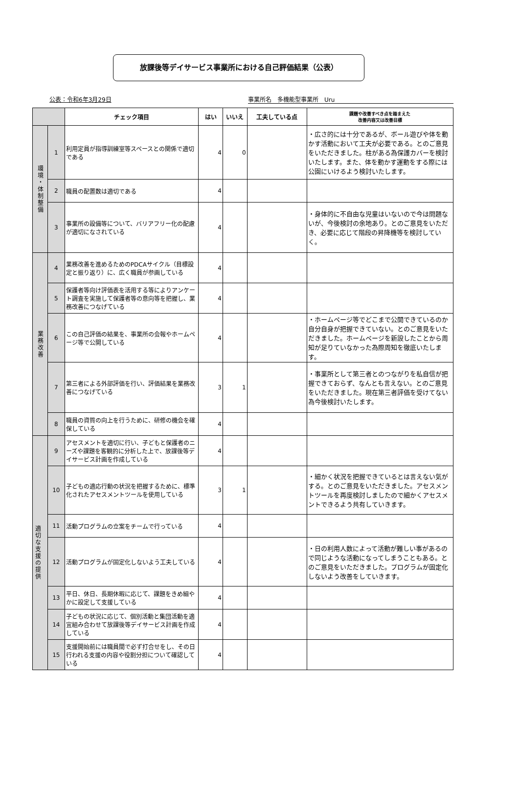放課後等デイサービス事業所における自己評価結果（公表）
公表：令和6年3月29日 事業所名　多機能型事業所　Uru
| | | チェック項目 | はい | いいえ | 工夫している点 | 課題や改善すべき点を踏まえた 改善内容又は改善目標 |
| --- | --- | --- | --- | --- | --- | --- |
| 環境・体制整備 | 1 | 利用定員が指導訓練室等スペースとの関係で適切である | 4 | 0 | | ・広さ的には十分であるが、ボール遊びや体を動かす活動において工夫が必要である。とのご意見をいただきました。柱がある為保護カバーを検討いたします。また、体を動かす運動をする際には公園にいけるよう検討いたします。 |
| | 2 | 職員の配置数は適切である | 4 | | | |
| | 3 | 事業所の設備等について、バリアフリー化の配慮が適切になされている | 4 | | | ・身体的に不自由な児童はいないので今は問題ないが、今後検討の余地あり。とのご意見をいただき、必要に応じて階段の昇降機等を検討していく。 |
| 業務改善 | 4 | 業務改善を進めるためのPDCAサイクル（目標設定と振り返り）に、広く職員が参画している | 4 | | | |
| | 5 | 保護者等向け評価表を活用する等によりアンケート調査を実施して保護者等の意向等を把握し、業務改善につなげている | 4 | | | |
| | 6 | この自己評価の結果を、事業所の会報やホームページ等で公開している | 4 | | | ・ホームページ等でどこまで公開できているのか自分自身が把握できていない。とのご意見をいただきました。ホームページを新設したことから周知が足りていなかった為際周知を徹底いたします。 |
| | 7 | 第三者による外部評価を行い、評価結果を業務改善につなげている | 3 | 1 | | ・事業所として第三者とのつながりを私自信が把握できておらず、なんとも言えない。とのご意見をいただきました。現在第三者評価を受けてない為今後検討いたします。 |
| | 8 | 職員の資質の向上を行うために、研修の機会を確保している | 4 | | | |
| 適切な支援の提供 | 9 | アセスメントを適切に行い、子どもと保護者のニーズや課題を客観的に分析した上で、放課後等デイサービス計画を作成している | 4 | | | |
| | 10 | 子どもの適応行動の状況を把握するために、標準化されたアセスメントツールを使用している | 3 | 1 | | ・細かく状況を把握できているとは言えない気がする。とのご意見をいただきました。アセスメントツールを再度検討しましたので細かくアセスメントできるよう共有していきます。 |
| | 11 | 活動プログラムの立案をチームで行っている | 4 | | | |
| | 12 | 活動プログラムが固定化しないよう工夫している | 4 | | | ・日の利用人数によって活動が難しい事があるので同じような活動になってしまうこともある。とのご意見をいただきました。プログラムが固定化しないよう改善をしていきます。 |
| | 13 | 平日、休日、長期休暇に応じて、課題をきめ細やかに設定して支援している | 4 | | | |
| | 14 | 子どもの状況に応じて、個別活動と集団活動を適宜組み合わせて放課後等デイサービス計画を作成している | 4 | | | |
| | 15 | 支援開始前には職員間で必ず打合せをし、その日行われる支援の内容や役割分担について確認している | 4 | | | |